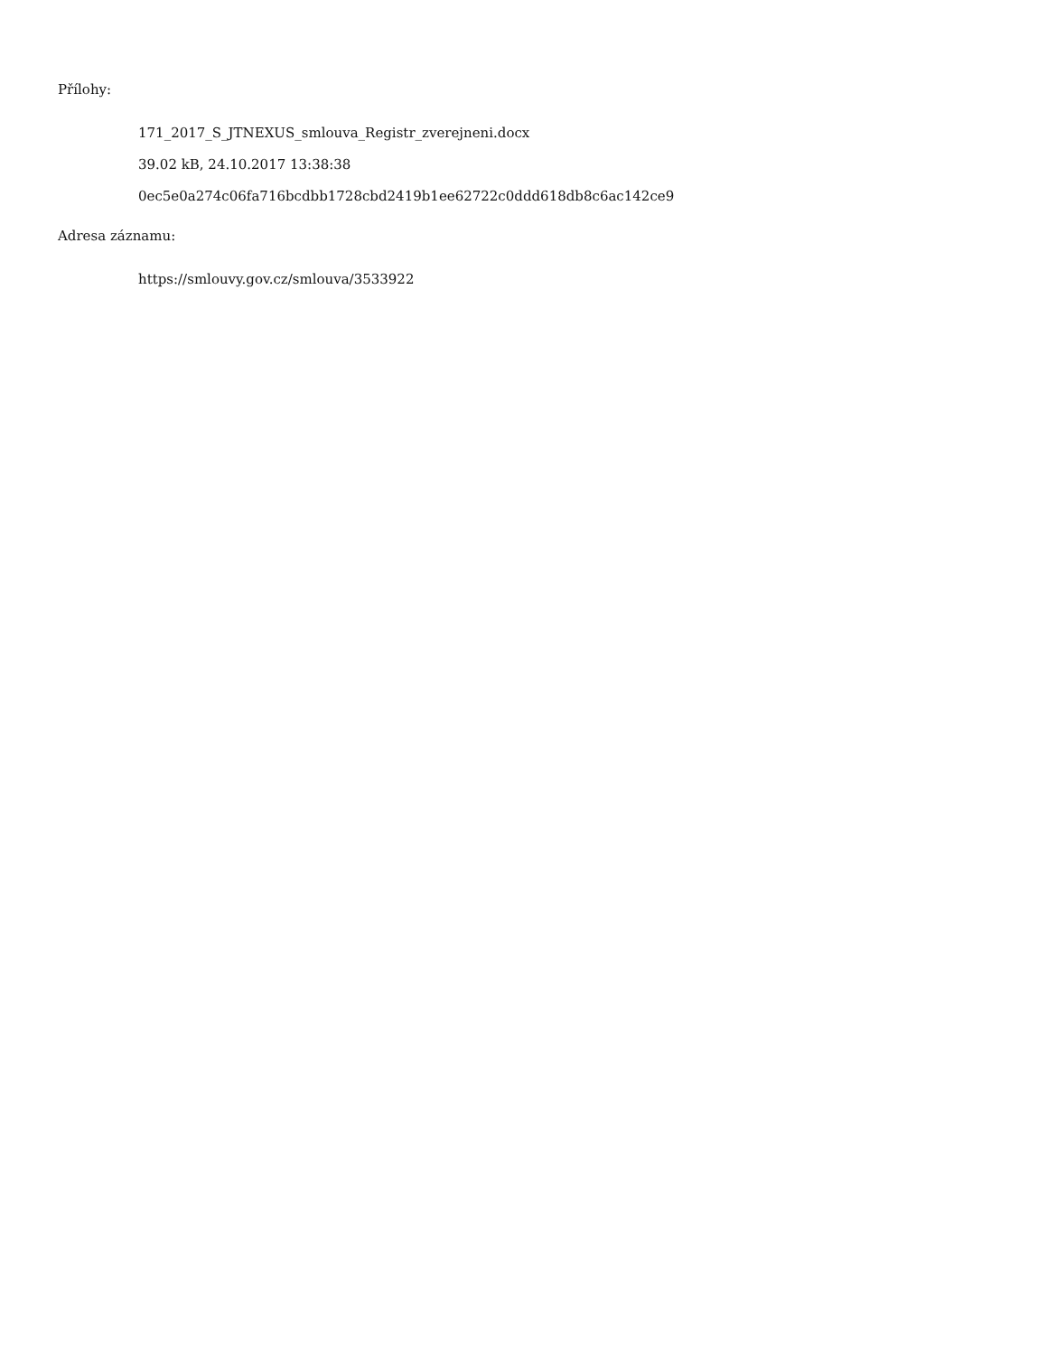Přílohy:
171_2017_S_JTNEXUS_smlouva_Registr_zverejneni.docx
39.02 kB, 24.10.2017 13:38:38
0ec5e0a274c06fa716bcdbb1728cbd2419b1ee62722c0ddd618db8c6ac142ce9
Adresa záznamu:
https://smlouvy.gov.cz/smlouva/3533922